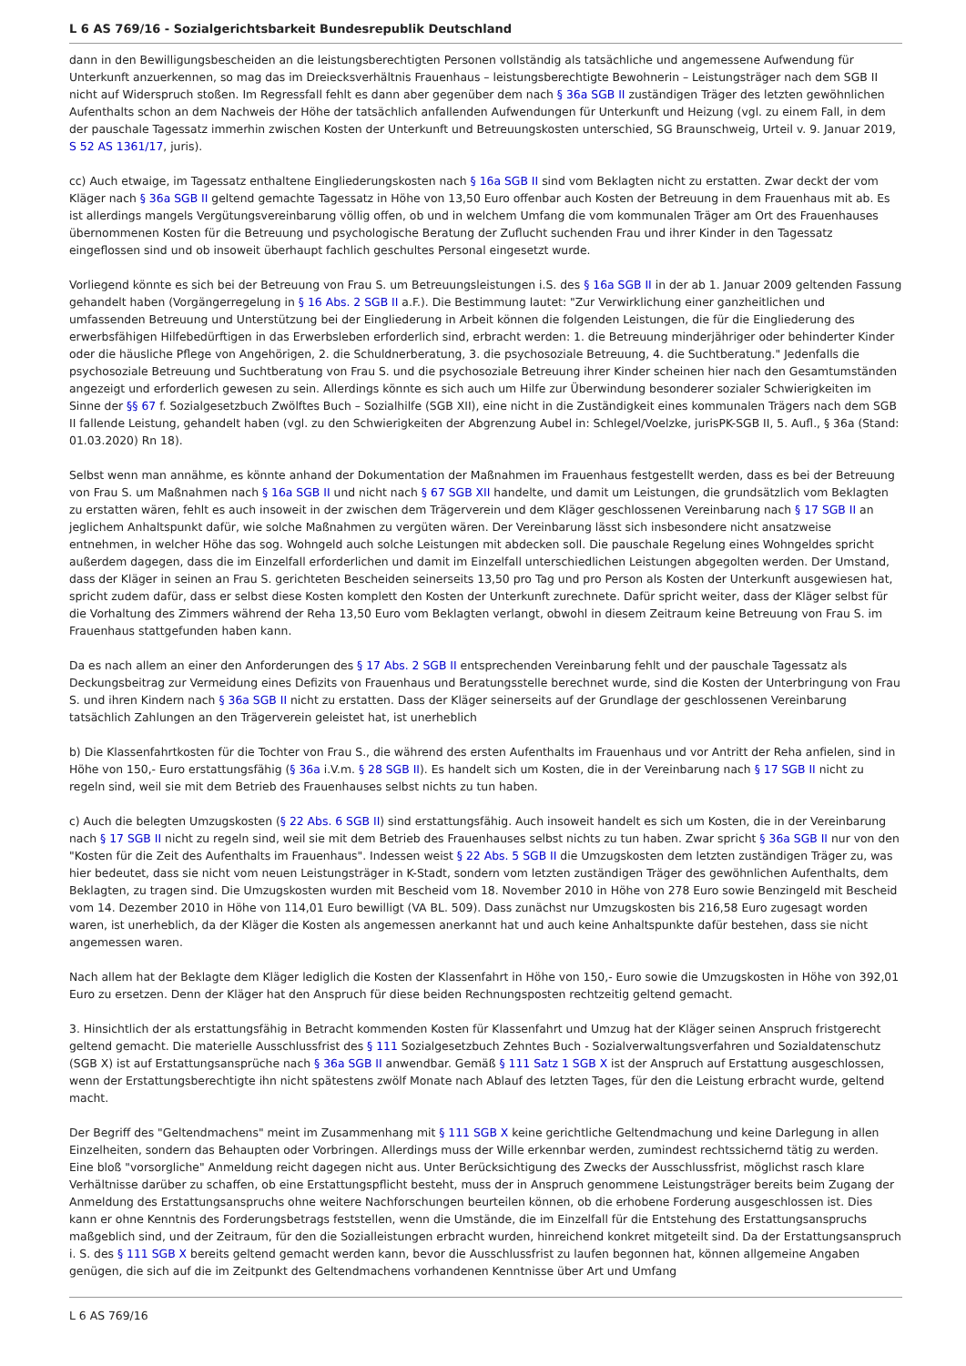L 6 AS 769/16 - Sozialgerichtsbarkeit Bundesrepublik Deutschland
dann in den Bewilligungsbescheiden an die leistungsberechtigten Personen vollständig als tatsächliche und angemessene Aufwendung für Unterkunft anzuerkennen, so mag das im Dreiecksverhältnis Frauenhaus – leistungsberechtigte Bewohnerin – Leistungsträger nach dem SGB II nicht auf Widerspruch stoßen. Im Regressfall fehlt es dann aber gegenüber dem nach § 36a SGB II zuständigen Träger des letzten gewöhnlichen Aufenthalts schon an dem Nachweis der Höhe der tatsächlich anfallenden Aufwendungen für Unterkunft und Heizung (vgl. zu einem Fall, in dem der pauschale Tagessatz immerhin zwischen Kosten der Unterkunft und Betreuungskosten unterschied, SG Braunschweig, Urteil v. 9. Januar 2019, S 52 AS 1361/17, juris).
cc) Auch etwaige, im Tagessatz enthaltene Eingliederungskosten nach § 16a SGB II sind vom Beklagten nicht zu erstatten. Zwar deckt der vom Kläger nach § 36a SGB II geltend gemachte Tagessatz in Höhe von 13,50 Euro offenbar auch Kosten der Betreuung in dem Frauenhaus mit ab. Es ist allerdings mangels Vergütungsvereinbarung völlig offen, ob und in welchem Umfang die vom kommunalen Träger am Ort des Frauenhauses übernommenen Kosten für die Betreuung und psychologische Beratung der Zuflucht suchenden Frau und ihrer Kinder in den Tagessatz eingeflossen sind und ob insoweit überhaupt fachlich geschultes Personal eingesetzt wurde.
Vorliegend könnte es sich bei der Betreuung von Frau S. um Betreuungsleistungen i.S. des § 16a SGB II in der ab 1. Januar 2009 geltenden Fassung gehandelt haben (Vorgängerregelung in § 16 Abs. 2 SGB II a.F.). Die Bestimmung lautet: "Zur Verwirklichung einer ganzheitlichen und umfassenden Betreuung und Unterstützung bei der Eingliederung in Arbeit können die folgenden Leistungen, die für die Eingliederung des erwerbsfähigen Hilfebedürftigen in das Erwerbsleben erforderlich sind, erbracht werden: 1. die Betreuung minderjähriger oder behinderter Kinder oder die häusliche Pflege von Angehörigen, 2. die Schuldnerberatung, 3. die psychosoziale Betreuung, 4. die Suchtberatung." Jedenfalls die psychosoziale Betreuung und Suchtberatung von Frau S. und die psychosoziale Betreuung ihrer Kinder scheinen hier nach den Gesamtumständen angezeigt und erforderlich gewesen zu sein. Allerdings könnte es sich auch um Hilfe zur Überwindung besonderer sozialer Schwierigkeiten im Sinne der §§ 67 f. Sozialgesetzbuch Zwölftes Buch – Sozialhilfe (SGB XII), eine nicht in die Zuständigkeit eines kommunalen Trägers nach dem SGB II fallende Leistung, gehandelt haben (vgl. zu den Schwierigkeiten der Abgrenzung Aubel in: Schlegel/Voelzke, jurisPK-SGB II, 5. Aufl., § 36a (Stand: 01.03.2020) Rn 18).
Selbst wenn man annähme, es könnte anhand der Dokumentation der Maßnahmen im Frauenhaus festgestellt werden, dass es bei der Betreuung von Frau S. um Maßnahmen nach § 16a SGB II und nicht nach § 67 SGB XII handelte, und damit um Leistungen, die grundsätzlich vom Beklagten zu erstatten wären, fehlt es auch insoweit in der zwischen dem Trägerverein und dem Kläger geschlossenen Vereinbarung nach § 17 SGB II an jeglichem Anhaltspunkt dafür, wie solche Maßnahmen zu vergüten wären. Der Vereinbarung lässt sich insbesondere nicht ansatzweise entnehmen, in welcher Höhe das sog. Wohngeld auch solche Leistungen mit abdecken soll. Die pauschale Regelung eines Wohngeldes spricht außerdem dagegen, dass die im Einzelfall erforderlichen und damit im Einzelfall unterschiedlichen Leistungen abgegolten werden. Der Umstand, dass der Kläger in seinen an Frau S. gerichteten Bescheiden seinerseits 13,50 pro Tag und pro Person als Kosten der Unterkunft ausgewiesen hat, spricht zudem dafür, dass er selbst diese Kosten komplett den Kosten der Unterkunft zurechnete. Dafür spricht weiter, dass der Kläger selbst für die Vorhaltung des Zimmers während der Reha 13,50 Euro vom Beklagten verlangt, obwohl in diesem Zeitraum keine Betreuung von Frau S. im Frauenhaus stattgefunden haben kann.
Da es nach allem an einer den Anforderungen des § 17 Abs. 2 SGB II entsprechenden Vereinbarung fehlt und der pauschale Tagessatz als Deckungsbeitrag zur Vermeidung eines Defizits von Frauenhaus und Beratungsstelle berechnet wurde, sind die Kosten der Unterbringung von Frau S. und ihren Kindern nach § 36a SGB II nicht zu erstatten. Dass der Kläger seinerseits auf der Grundlage der geschlossenen Vereinbarung tatsächlich Zahlungen an den Trägerverein geleistet hat, ist unerheblich
b) Die Klassenfahrtkosten für die Tochter von Frau S., die während des ersten Aufenthalts im Frauenhaus und vor Antritt der Reha anfielen, sind in Höhe von 150,- Euro erstattungsfähig (§ 36a i.V.m. § 28 SGB II). Es handelt sich um Kosten, die in der Vereinbarung nach § 17 SGB II nicht zu regeln sind, weil sie mit dem Betrieb des Frauenhauses selbst nichts zu tun haben.
c) Auch die belegten Umzugskosten (§ 22 Abs. 6 SGB II) sind erstattungsfähig. Auch insoweit handelt es sich um Kosten, die in der Vereinbarung nach § 17 SGB II nicht zu regeln sind, weil sie mit dem Betrieb des Frauenhauses selbst nichts zu tun haben. Zwar spricht § 36a SGB II nur von den "Kosten für die Zeit des Aufenthalts im Frauenhaus". Indessen weist § 22 Abs. 5 SGB II die Umzugskosten dem letzten zuständigen Träger zu, was hier bedeutet, dass sie nicht vom neuen Leistungsträger in K-Stadt, sondern vom letzten zuständigen Träger des gewöhnlichen Aufenthalts, dem Beklagten, zu tragen sind. Die Umzugskosten wurden mit Bescheid vom 18. November 2010 in Höhe von 278 Euro sowie Benzingeld mit Bescheid vom 14. Dezember 2010 in Höhe von 114,01 Euro bewilligt (VA BL. 509). Dass zunächst nur Umzugskosten bis 216,58 Euro zugesagt worden waren, ist unerheblich, da der Kläger die Kosten als angemessen anerkannt hat und auch keine Anhaltspunkte dafür bestehen, dass sie nicht angemessen waren.
Nach allem hat der Beklagte dem Kläger lediglich die Kosten der Klassenfahrt in Höhe von 150,- Euro sowie die Umzugskosten in Höhe von 392,01 Euro zu ersetzen. Denn der Kläger hat den Anspruch für diese beiden Rechnungsposten rechtzeitig geltend gemacht.
3. Hinsichtlich der als erstattungsfähig in Betracht kommenden Kosten für Klassenfahrt und Umzug hat der Kläger seinen Anspruch fristgerecht geltend gemacht. Die materielle Ausschlussfrist des § 111 Sozialgesetzbuch Zehntes Buch - Sozialverwaltungsverfahren und Sozialdatenschutz (SGB X) ist auf Erstattungsansprüche nach § 36a SGB II anwendbar. Gemäß § 111 Satz 1 SGB X ist der Anspruch auf Erstattung ausgeschlossen, wenn der Erstattungsberechtigte ihn nicht spätestens zwölf Monate nach Ablauf des letzten Tages, für den die Leistung erbracht wurde, geltend macht.
Der Begriff des "Geltendmachens" meint im Zusammenhang mit § 111 SGB X keine gerichtliche Geltendmachung und keine Darlegung in allen Einzelheiten, sondern das Behaupten oder Vorbringen. Allerdings muss der Wille erkennbar werden, zumindest rechtssichernd tätig zu werden. Eine bloß "vorsorgliche" Anmeldung reicht dagegen nicht aus. Unter Berücksichtigung des Zwecks der Ausschlussfrist, möglichst rasch klare Verhältnisse darüber zu schaffen, ob eine Erstattungspflicht besteht, muss der in Anspruch genommene Leistungsträger bereits beim Zugang der Anmeldung des Erstattungsanspruchs ohne weitere Nachforschungen beurteilen können, ob die erhobene Forderung ausgeschlossen ist. Dies kann er ohne Kenntnis des Forderungsbetrags feststellen, wenn die Umstände, die im Einzelfall für die Entstehung des Erstattungsanspruchs maßgeblich sind, und der Zeitraum, für den die Sozialleistungen erbracht wurden, hinreichend konkret mitgeteilt sind. Da der Erstattungsanspruch i. S. des § 111 SGB X bereits geltend gemacht werden kann, bevor die Ausschlussfrist zu laufen begonnen hat, können allgemeine Angaben genügen, die sich auf die im Zeitpunkt des Geltendmachens vorhandenen Kenntnisse über Art und Umfang
L 6 AS 769/16